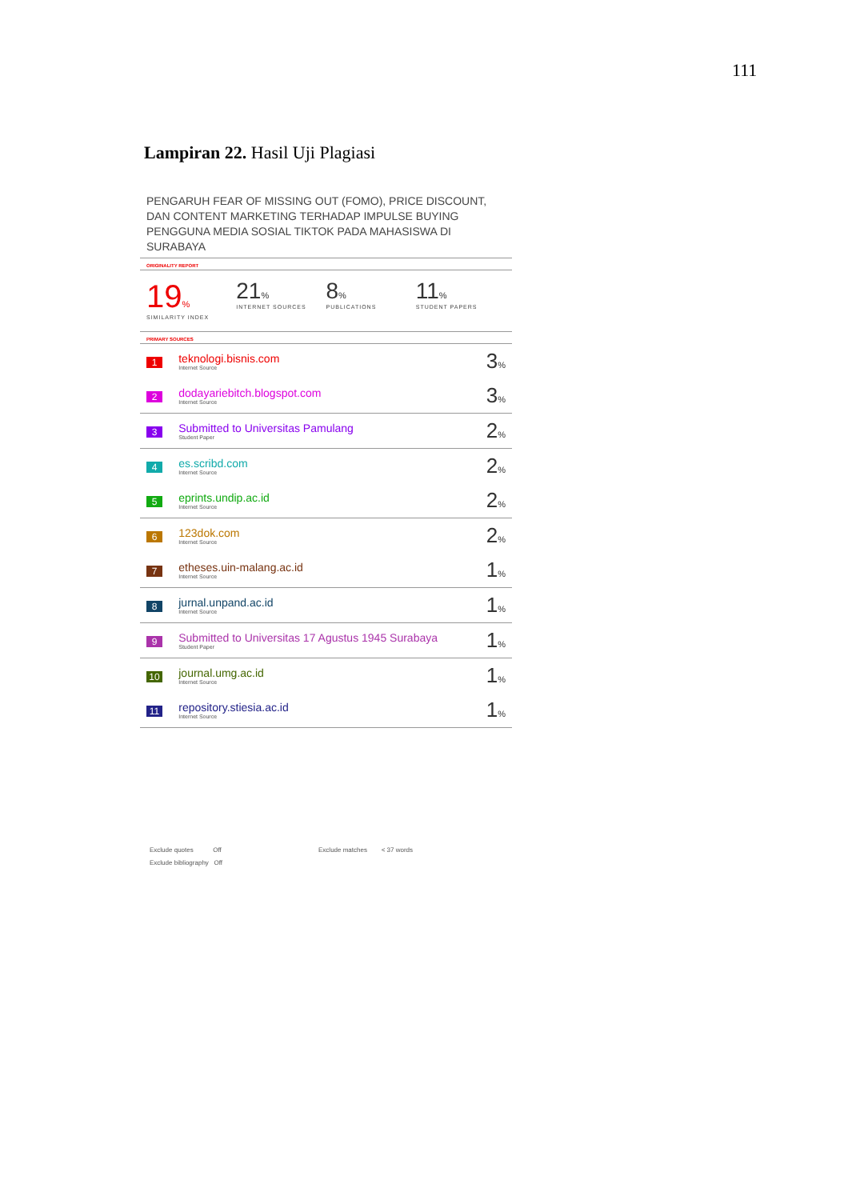111
Lampiran 22. Hasil Uji Plagiasi
PENGARUH FEAR OF MISSING OUT (FOMO), PRICE DISCOUNT, DAN CONTENT MARKETING TERHADAP IMPULSE BUYING PENGGUNA MEDIA SOSIAL TIKTOK PADA MAHASISWA DI SURABAYA
ORIGINALITY REPORT
19%
SIMILARITY INDEX
21%
INTERNET SOURCES
8%
PUBLICATIONS
11%
STUDENT PAPERS
PRIMARY SOURCES
| 1 | teknologi.bisnis.com Internet Source | 3 % |
| 2 | dodayariebitch.blogspot.com Internet Source | 3 % |
| 3 | Submitted to Universitas Pamulang Student Paper | 2 % |
| 4 | es.scribd.com Internet Source | 2 % |
| 5 | eprints.undip.ac.id Internet Source | 2 % |
| 6 | 123dok.com Internet Source | 2 % |
| 7 | etheses.uin-malang.ac.id Internet Source | 1 % |
| 8 | jurnal.unpand.ac.id Internet Source | 1 % |
| 9 | Submitted to Universitas 17 Agustus 1945 Surabaya Student Paper | 1 % |
| 10 | journal.umg.ac.id Internet Source | 1 % |
| 11 | repository.stiesia.ac.id Internet Source | 1 % |
Exclude quotes Off
Exclude bibliography Off
Exclude matches < 37 words